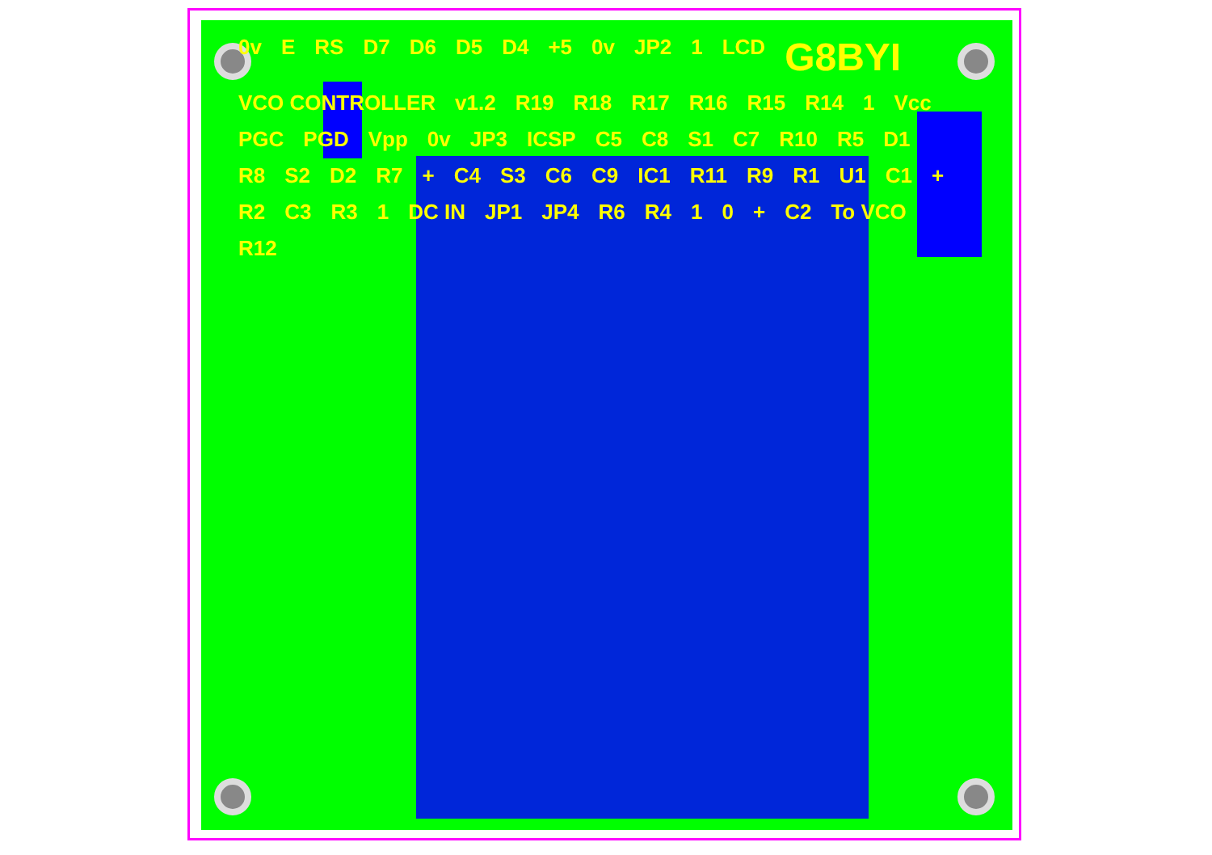0v E RS D7 D6 D5 D4 +5 0v JP2 1 LCD G8BYI VCO CONTROLLER v1.2 R19 R18 R17 R16 R15 R14 1 Vcc PGC PGD Vpp 0v JP3 ICSP C5 C8 S1 C7 R10 R5 D1 R8 S2 D2 R7 + C4 S3 C6 C9 IC1 R11 R9 R1 U1 C1 + R2 C3 R3 1 DC IN JP1 JP4 R6 R4 1 0 + C2 To VCO R12